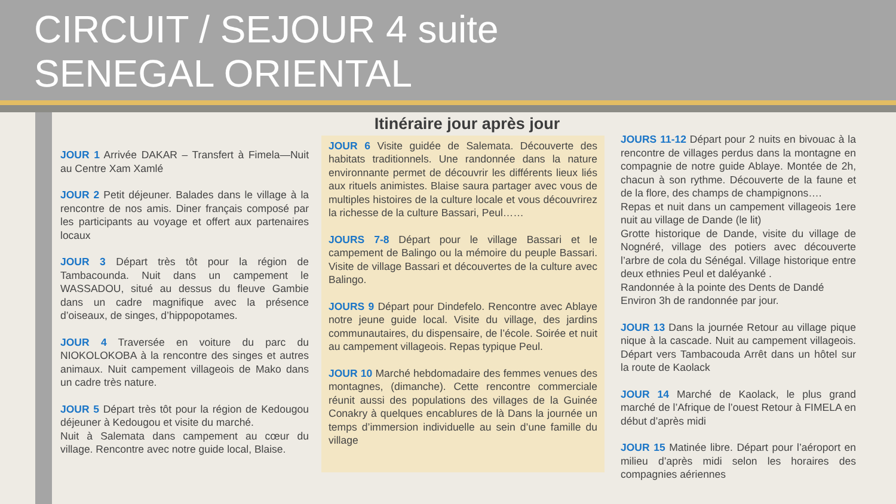CIRCUIT / SEJOUR 4 suite
SENEGAL ORIENTAL
JOUR 1 Arrivée DAKAR – Transfert à Fimela—Nuit au Centre Xam Xamlé
JOUR 2 Petit déjeuner. Balades dans le village à la rencontre de nos amis. Diner français composé par les participants au voyage et offert aux partenaires locaux
JOUR 3 Départ très tôt pour la région de Tambacounda. Nuit dans un campement le WASSADOU, situé au dessus du fleuve Gambie dans un cadre magnifique avec la présence d’oiseaux, de singes, d’hippopotames.
JOUR 4 Traversée en voiture du parc du NIOKOLOKOBA à la rencontre des singes et autres animaux. Nuit campement villageois de Mako dans un cadre très nature.
JOUR 5 Départ très tôt pour la région de Kedougou déjeuner à Kedougou et visite du marché.
Nuit à Salemata dans campement au cœur du village. Rencontre avec notre guide local, Blaise.
Itinéraire jour après jour
JOUR 6 Visite guidée de Salemata. Découverte des habitats traditionnels. Une randonnée dans la nature environnante permet de découvrir les différents lieux liés aux rituels animistes. Blaise saura partager avec vous de multiples histoires de la culture locale et vous découvrirez la richesse de la culture Bassari, Peul……
JOURS 7-8 Départ pour le village Bassari et le campement de Balingo ou la mémoire du peuple Bassari. Visite de village Bassari et découvertes de la culture avec Balingo.
JOURS 9 Départ pour Dindefelo. Rencontre avec Ablaye notre jeune guide local. Visite du village, des jardins communautaires, du dispensaire, de l’école. Soirée et nuit au campement villageois. Repas typique Peul.
JOUR 10 Marché hebdomadaire des femmes venues des montagnes, (dimanche). Cette rencontre commerciale réunit aussi des populations des villages de la Guinée Conakry à quelques encablures de là Dans la journée un temps d’immersion individuelle au sein d’une famille du village
JOURS 11-12 Départ pour 2 nuits en bivouac à la rencontre de villages perdus dans la montagne en compagnie de notre guide Ablaye. Montée de 2h, chacun à son rythme. Découverte de la faune et de la flore, des champs de champignons….
Repas et nuit dans un campement villageois 1ere nuit au village de Dande (le lit)
Grotte historique de Dande, visite du village de Nognéré, village des potiers avec découverte l’arbre de cola du Sénégal. Village historique entre deux ethnies Peul et daléyanké .
Randonnée à la pointe des Dents de Dandé
Environ 3h de randonnée par jour.
JOUR 13 Dans la journée Retour au village pique nique à la cascade. Nuit au campement villageois. Départ vers Tambacouda Arrêt dans un hôtel sur la route de Kaolack
JOUR 14 Marché de Kaolack, le plus grand marché de l’Afrique de l’ouest Retour à FIMELA en début d’après midi
JOUR 15 Matinée libre. Départ pour l’aéroport en milieu d’après midi selon les horaires des compagnies aériennes